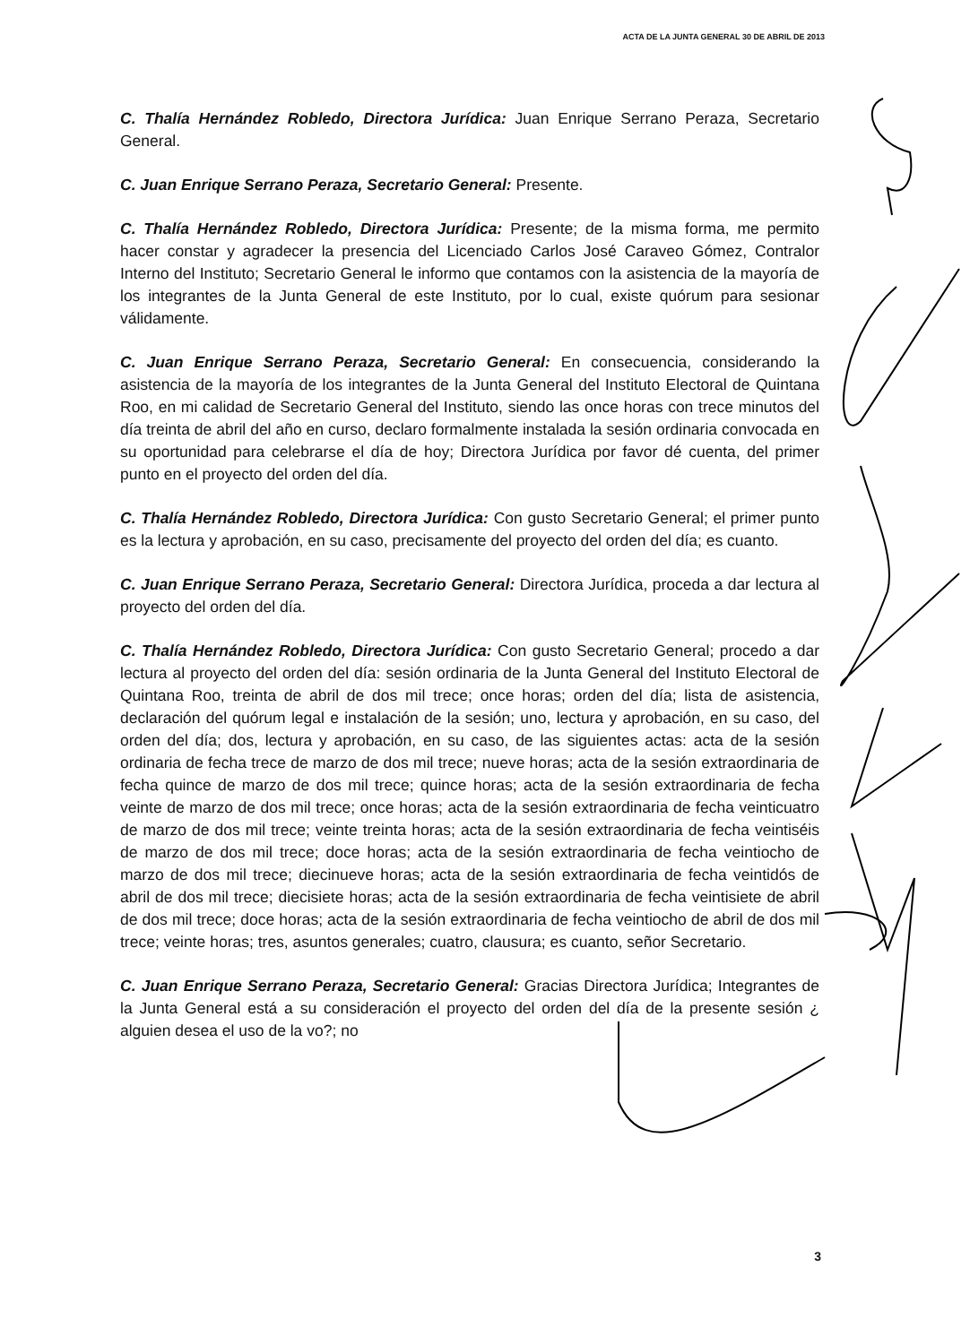ACTA DE LA JUNTA GENERAL 30 DE ABRIL DE 2013
C. Thalía Hernández Robledo, Directora Jurídica: Juan Enrique Serrano Peraza, Secretario General.
C. Juan Enrique Serrano Peraza, Secretario General: Presente.
C. Thalía Hernández Robledo, Directora Jurídica: Presente; de la misma forma, me permito hacer constar y agradecer la presencia del Licenciado Carlos José Caraveo Gómez, Contralor Interno del Instituto; Secretario General le informo que contamos con la asistencia de la mayoría de los integrantes de la Junta General de este Instituto, por lo cual, existe quórum para sesionar válidamente.
C. Juan Enrique Serrano Peraza, Secretario General: En consecuencia, considerando la asistencia de la mayoría de los integrantes de la Junta General del Instituto Electoral de Quintana Roo, en mi calidad de Secretario General del Instituto, siendo las once horas con trece minutos del día treinta de abril del año en curso, declaro formalmente instalada la sesión ordinaria convocada en su oportunidad para celebrarse el día de hoy; Directora Jurídica por favor dé cuenta, del primer punto en el proyecto del orden del día.
C. Thalía Hernández Robledo, Directora Jurídica: Con gusto Secretario General; el primer punto es la lectura y aprobación, en su caso, precisamente del proyecto del orden del día; es cuanto.
C. Juan Enrique Serrano Peraza, Secretario General: Directora Jurídica, proceda a dar lectura al proyecto del orden del día.
C. Thalía Hernández Robledo, Directora Jurídica: Con gusto Secretario General; procedo a dar lectura al proyecto del orden del día: sesión ordinaria de la Junta General del Instituto Electoral de Quintana Roo, treinta de abril de dos mil trece; once horas; orden del día; lista de asistencia, declaración del quórum legal e instalación de la sesión; uno, lectura y aprobación, en su caso, del orden del día; dos, lectura y aprobación, en su caso, de las siguientes actas: acta de la sesión ordinaria de fecha trece de marzo de dos mil trece; nueve horas; acta de la sesión extraordinaria de fecha quince de marzo de dos mil trece; quince horas; acta de la sesión extraordinaria de fecha veinte de marzo de dos mil trece; once horas; acta de la sesión extraordinaria de fecha veinticuatro de marzo de dos mil trece; veinte treinta horas; acta de la sesión extraordinaria de fecha veintiséis de marzo de dos mil trece; doce horas; acta de la sesión extraordinaria de fecha veintiocho de marzo de dos mil trece; diecinueve horas; acta de la sesión extraordinaria de fecha veintidós de abril de dos mil trece; diecisiete horas; acta de la sesión extraordinaria de fecha veintisiete de abril de dos mil trece; doce horas; acta de la sesión extraordinaria de fecha veintiocho de abril de dos mil trece; veinte horas; tres, asuntos generales; cuatro, clausura; es cuanto, señor Secretario.
C. Juan Enrique Serrano Peraza, Secretario General: Gracias Directora Jurídica; Integrantes de la Junta General está a su consideración el proyecto del orden del día de la presente sesión ¿ alguien desea el uso de la vo?; no
3